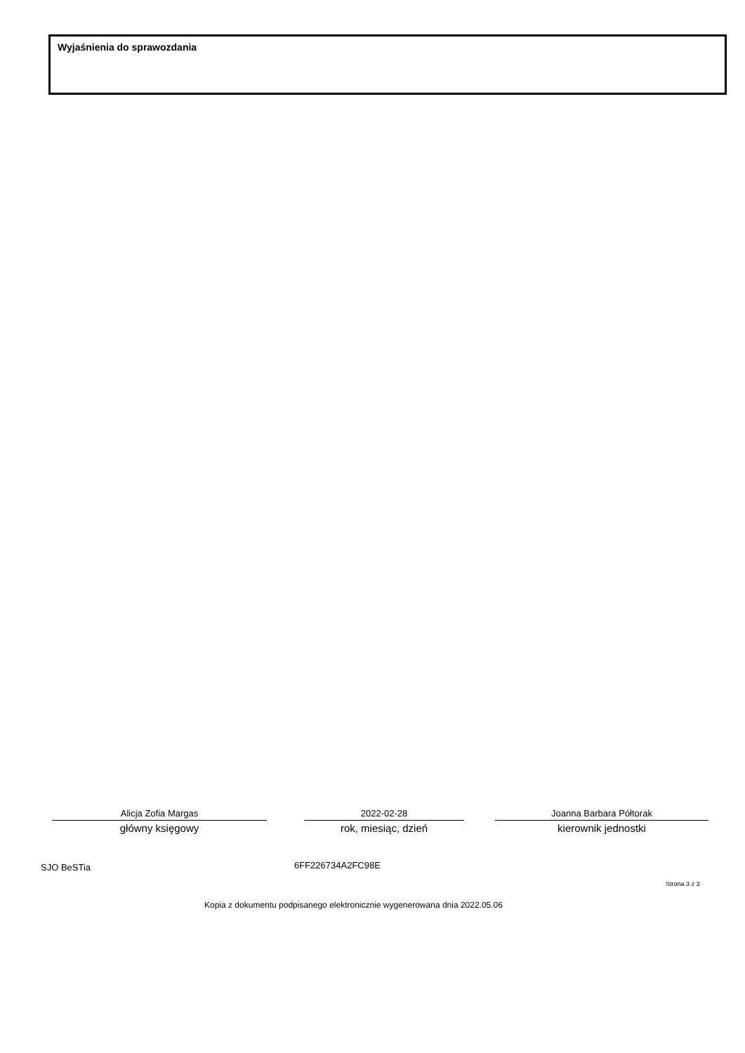Wyjaśnienia do sprawozdania
Alicja Zofia Margas
główny księgowy
2022-02-28
rok, miesiąc, dzień
Joanna Barbara Półtorak
kierownik jednostki
SJO BeSTia 6FF226734A2FC98E
Strona 3 z 3
Kopia z dokumentu podpisanego elektronicznie wygenerowana dnia 2022.05.06